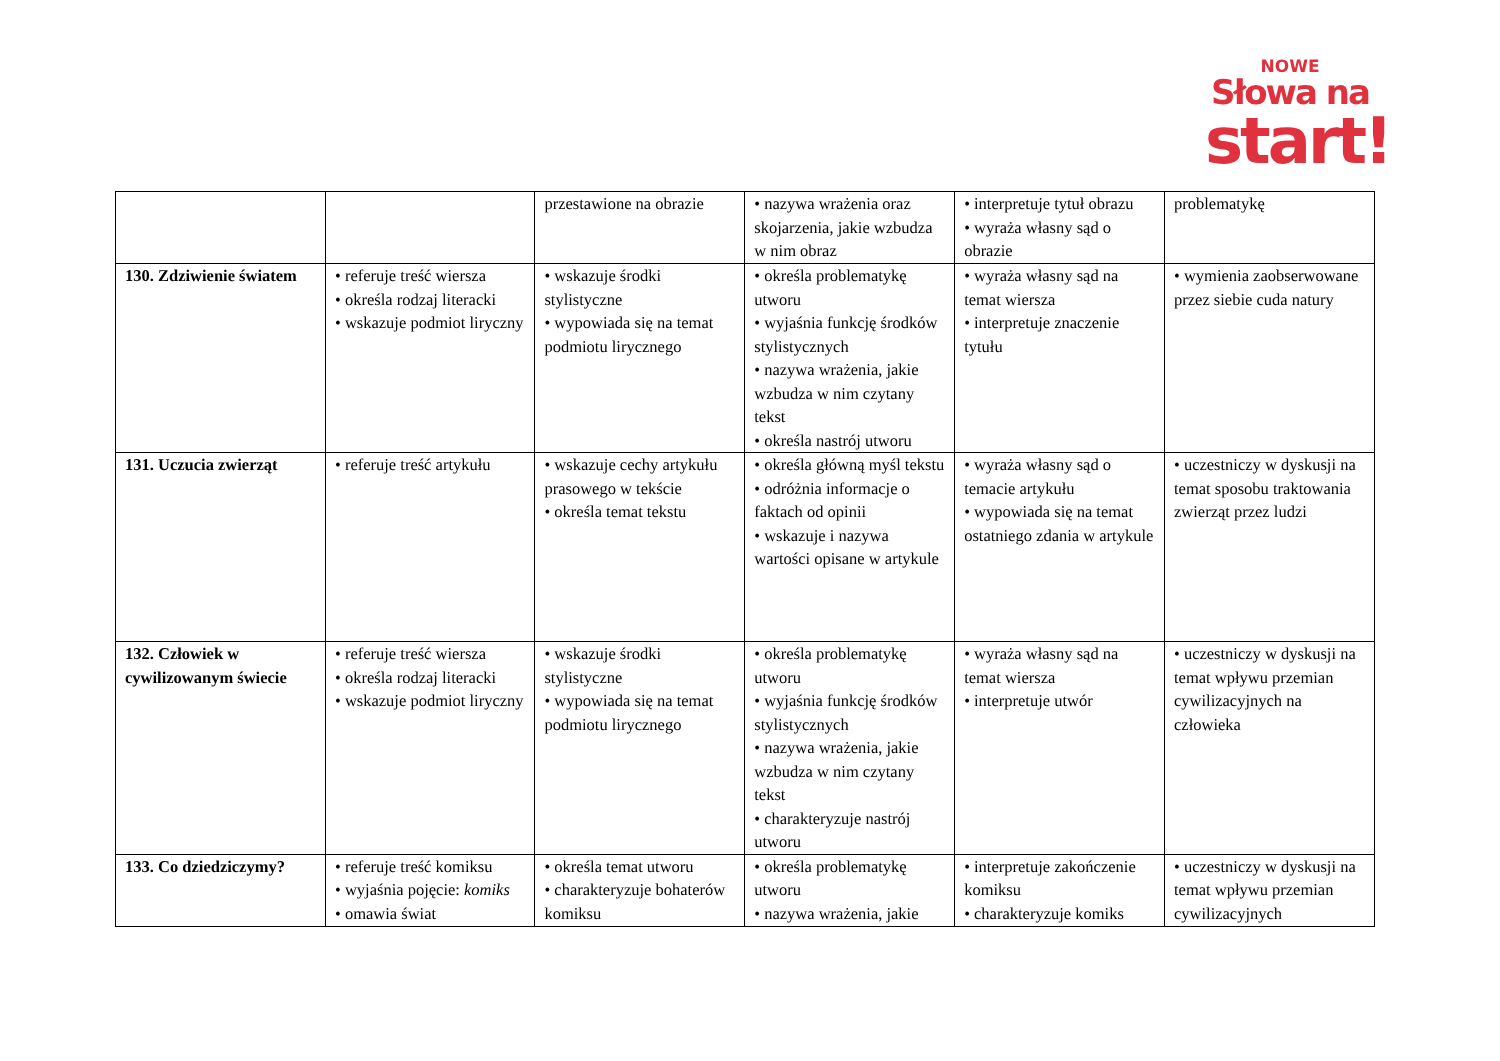NOWE
Słowa na
start!
| | | przestawione na obrazie | • nazywa wrażenia oraz skojarzenia, jakie wzbudza w nim obraz | • interpretuje tytuł obrazu • wyraża własny sąd o obrazie | problematykę |
| 130. Zdziwienie światem | • referuje treść wiersza • określa rodzaj literacki • wskazuje podmiot liryczny | • wskazuje środki stylistyczne • wypowiada się na temat podmiotu lirycznego | • określa problematykę utworu • wyjaśnia funkcję środków stylistycznych • nazywa wrażenia, jakie wzbudza w nim czytany tekst • określa nastrój utworu | • wyraża własny sąd na temat wiersza • interpretuje znaczenie tytułu | • wymienia zaobserwowane przez siebie cuda natury |
| 131. Uczucia zwierząt | • referuje treść artykułu | • wskazuje cechy artykułu prasowego w tekście • określa temat tekstu | • określa główną myśl tekstu • odróżnia informacje o faktach od opinii • wskazuje i nazywa wartości opisane w artykule | • wyraża własny sąd o temacie artykułu • wypowiada się na temat ostatniego zdania w artykule | • uczestniczy w dyskusji na temat sposobu traktowania zwierząt przez ludzi |
| 132. Człowiek w cywilizowanym świecie | • referuje treść wiersza • określa rodzaj literacki • wskazuje podmiot liryczny | • wskazuje środki stylistyczne • wypowiada się na temat podmiotu lirycznego | • określa problematykę utworu • wyjaśnia funkcję środków stylistycznych • nazywa wrażenia, jakie wzbudza w nim czytany tekst • charakteryzuje nastrój utworu | • wyraża własny sąd na temat wiersza • interpretuje utwór | • uczestniczy w dyskusji na temat wpływu przemian cywilizacyjnych na człowieka |
| 133. Co dziedziczymy? | • referuje treść komiksu • wyjaśnia pojęcie: komiks • omawia świat | • określa temat utworu • charakteryzuje bohaterów komiksu | • określa problematykę utworu • nazywa wrażenia, jakie | • interpretuje zakończenie komiksu • charakteryzuje komiks | • uczestniczy w dyskusji na temat wpływu przemian cywilizacyjnych |